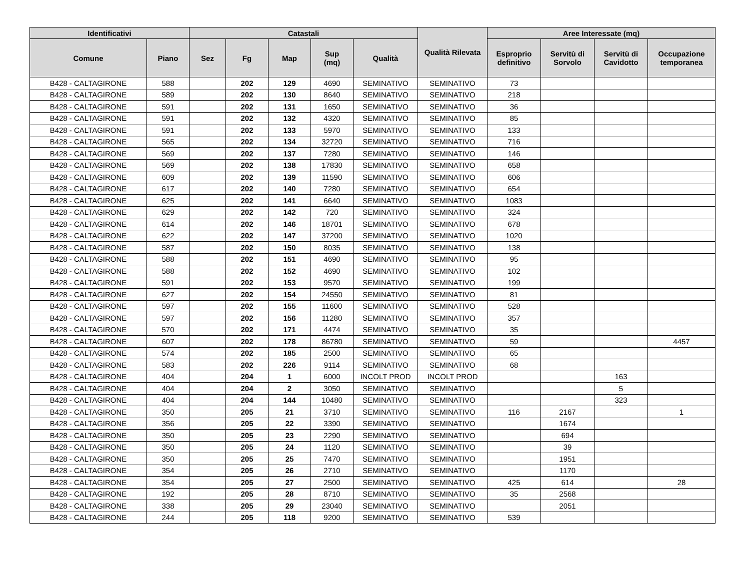| Identificativi | | Catastali | | | | | Qualità Rilevata | Aree Interessate (mq) | | | |
| --- | --- | --- | --- | --- | --- | --- | --- | --- | --- | --- | --- |
| Comune | Piano | Sez | Fg | Map | Sup (mq) | Qualità | | Esproprio definitivo | Servitù di Sorvolo | Servitù di Cavidotto | Occupazione temporanea |
| B428 - CALTAGIRONE | 588 | | 202 | 129 | 4690 | SEMINATIVO | SEMINATIVO | 73 | | | |
| B428 - CALTAGIRONE | 589 | | 202 | 130 | 8640 | SEMINATIVO | SEMINATIVO | 218 | | | |
| B428 - CALTAGIRONE | 591 | | 202 | 131 | 1650 | SEMINATIVO | SEMINATIVO | 36 | | | |
| B428 - CALTAGIRONE | 591 | | 202 | 132 | 4320 | SEMINATIVO | SEMINATIVO | 85 | | | |
| B428 - CALTAGIRONE | 591 | | 202 | 133 | 5970 | SEMINATIVO | SEMINATIVO | 133 | | | |
| B428 - CALTAGIRONE | 565 | | 202 | 134 | 32720 | SEMINATIVO | SEMINATIVO | 716 | | | |
| B428 - CALTAGIRONE | 569 | | 202 | 137 | 7280 | SEMINATIVO | SEMINATIVO | 146 | | | |
| B428 - CALTAGIRONE | 569 | | 202 | 138 | 17830 | SEMINATIVO | SEMINATIVO | 658 | | | |
| B428 - CALTAGIRONE | 609 | | 202 | 139 | 11590 | SEMINATIVO | SEMINATIVO | 606 | | | |
| B428 - CALTAGIRONE | 617 | | 202 | 140 | 7280 | SEMINATIVO | SEMINATIVO | 654 | | | |
| B428 - CALTAGIRONE | 625 | | 202 | 141 | 6640 | SEMINATIVO | SEMINATIVO | 1083 | | | |
| B428 - CALTAGIRONE | 629 | | 202 | 142 | 720 | SEMINATIVO | SEMINATIVO | 324 | | | |
| B428 - CALTAGIRONE | 614 | | 202 | 146 | 18701 | SEMINATIVO | SEMINATIVO | 678 | | | |
| B428 - CALTAGIRONE | 622 | | 202 | 147 | 37200 | SEMINATIVO | SEMINATIVO | 1020 | | | |
| B428 - CALTAGIRONE | 587 | | 202 | 150 | 8035 | SEMINATIVO | SEMINATIVO | 138 | | | |
| B428 - CALTAGIRONE | 588 | | 202 | 151 | 4690 | SEMINATIVO | SEMINATIVO | 95 | | | |
| B428 - CALTAGIRONE | 588 | | 202 | 152 | 4690 | SEMINATIVO | SEMINATIVO | 102 | | | |
| B428 - CALTAGIRONE | 591 | | 202 | 153 | 9570 | SEMINATIVO | SEMINATIVO | 199 | | | |
| B428 - CALTAGIRONE | 627 | | 202 | 154 | 24550 | SEMINATIVO | SEMINATIVO | 81 | | | |
| B428 - CALTAGIRONE | 597 | | 202 | 155 | 11600 | SEMINATIVO | SEMINATIVO | 528 | | | |
| B428 - CALTAGIRONE | 597 | | 202 | 156 | 11280 | SEMINATIVO | SEMINATIVO | 357 | | | |
| B428 - CALTAGIRONE | 570 | | 202 | 171 | 4474 | SEMINATIVO | SEMINATIVO | 35 | | | |
| B428 - CALTAGIRONE | 607 | | 202 | 178 | 86780 | SEMINATIVO | SEMINATIVO | 59 | | | 4457 |
| B428 - CALTAGIRONE | 574 | | 202 | 185 | 2500 | SEMINATIVO | SEMINATIVO | 65 | | | |
| B428 - CALTAGIRONE | 583 | | 202 | 226 | 9114 | SEMINATIVO | SEMINATIVO | 68 | | | |
| B428 - CALTAGIRONE | 404 | | 204 | 1 | 6000 | INCOLT PROD | INCOLT PROD | | | 163 | |
| B428 - CALTAGIRONE | 404 | | 204 | 2 | 3050 | SEMINATIVO | SEMINATIVO | | | 5 | |
| B428 - CALTAGIRONE | 404 | | 204 | 144 | 10480 | SEMINATIVO | SEMINATIVO | | | 323 | |
| B428 - CALTAGIRONE | 350 | | 205 | 21 | 3710 | SEMINATIVO | SEMINATIVO | 116 | 2167 | | 1 |
| B428 - CALTAGIRONE | 356 | | 205 | 22 | 3390 | SEMINATIVO | SEMINATIVO | | 1674 | | |
| B428 - CALTAGIRONE | 350 | | 205 | 23 | 2290 | SEMINATIVO | SEMINATIVO | | 694 | | |
| B428 - CALTAGIRONE | 350 | | 205 | 24 | 1120 | SEMINATIVO | SEMINATIVO | | 39 | | |
| B428 - CALTAGIRONE | 350 | | 205 | 25 | 7470 | SEMINATIVO | SEMINATIVO | | 1951 | | |
| B428 - CALTAGIRONE | 354 | | 205 | 26 | 2710 | SEMINATIVO | SEMINATIVO | | 1170 | | |
| B428 - CALTAGIRONE | 354 | | 205 | 27 | 2500 | SEMINATIVO | SEMINATIVO | 425 | 614 | | 28 |
| B428 - CALTAGIRONE | 192 | | 205 | 28 | 8710 | SEMINATIVO | SEMINATIVO | 35 | 2568 | | |
| B428 - CALTAGIRONE | 338 | | 205 | 29 | 23040 | SEMINATIVO | SEMINATIVO | | 2051 | | |
| B428 - CALTAGIRONE | 244 | | 205 | 118 | 9200 | SEMINATIVO | SEMINATIVO | 539 | | | |